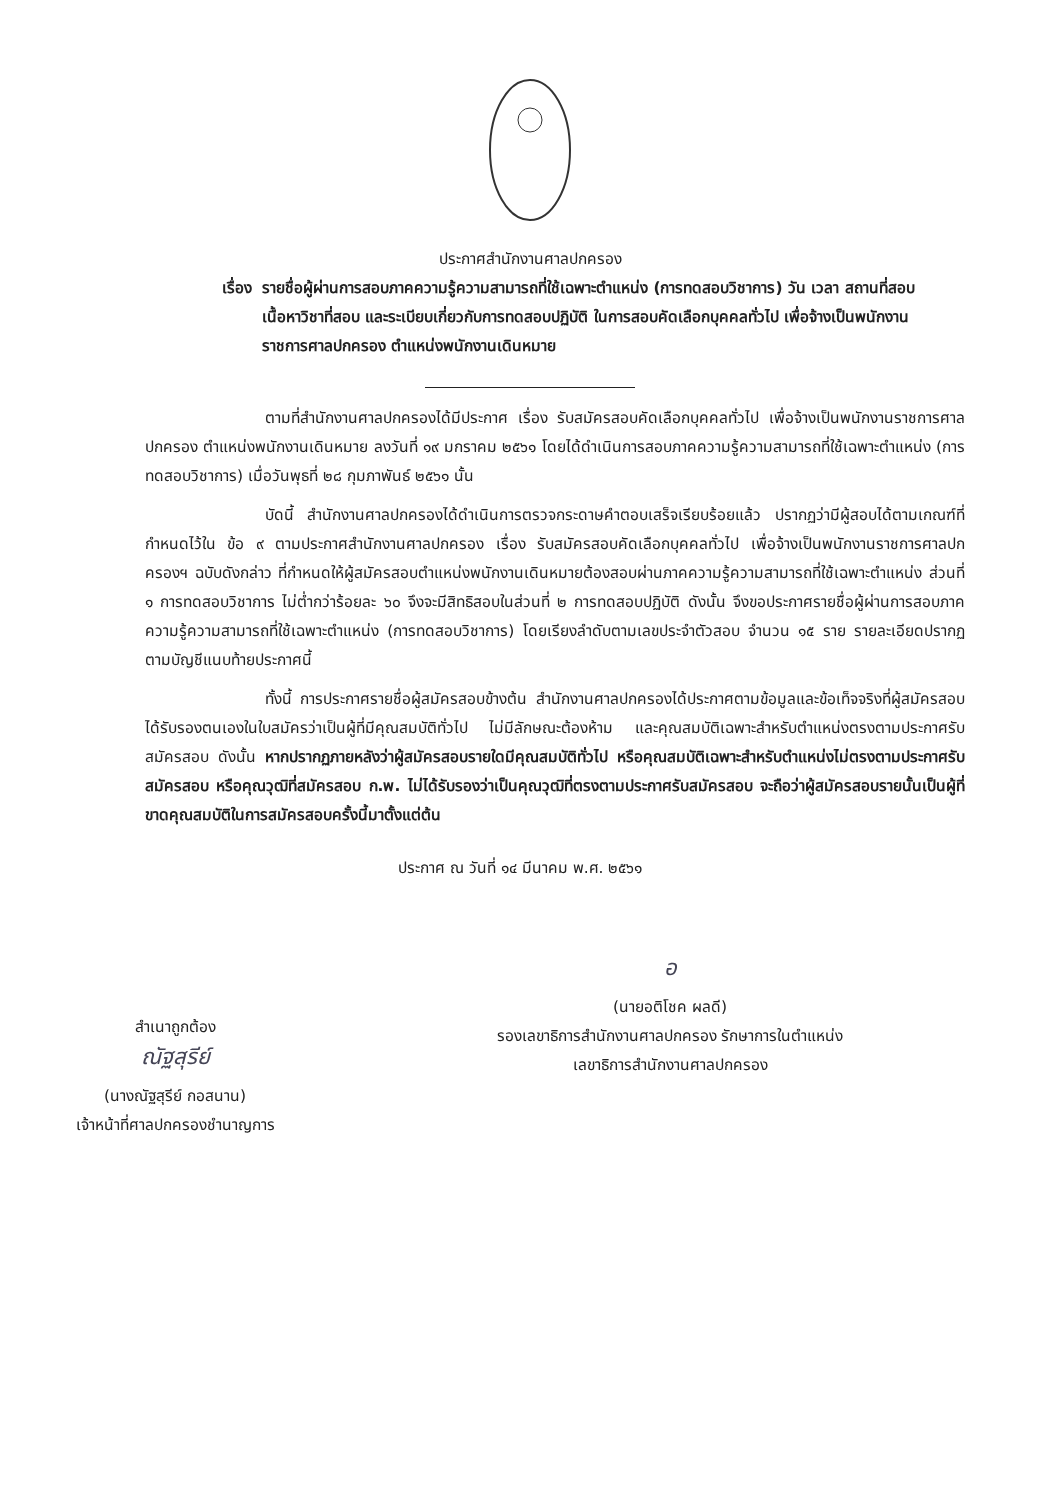ประกาศสำนักงานศาลปกครอง
เรื่อง รายชื่อผู้ผ่านการสอบภาคความรู้ความสามารถที่ใช้เฉพาะตำแหน่ง (การทดสอบวิชาการ) วัน เวลา สถานที่สอบ เนื้อหาวิชาที่สอบ และระเบียบเกี่ยวกับการทดสอบปฏิบัติ ในการสอบคัดเลือกบุคคลทั่วไป เพื่อจ้างเป็นพนักงานราชการศาลปกครอง ตำแหน่งพนักงานเดินหมาย
ตามที่สำนักงานศาลปกครองได้มีประกาศ เรื่อง รับสมัครสอบคัดเลือกบุคคลทั่วไป เพื่อจ้างเป็นพนักงานราชการศาลปกครอง ตำแหน่งพนักงานเดินหมาย ลงวันที่ ๑๙ มกราคม ๒๕๖๑ โดยได้ดำเนินการสอบภาคความรู้ความสามารถที่ใช้เฉพาะตำแหน่ง (การทดสอบวิชาการ) เมื่อวันพุธที่ ๒๘ กุมภาพันธ์ ๒๕๖๑ นั้น
บัดนี้ สำนักงานศาลปกครองได้ดำเนินการตรวจกระดาษคำตอบเสร็จเรียบร้อยแล้ว ปรากฏว่ามีผู้สอบได้ตามเกณฑ์ที่กำหนดไว้ใน ข้อ ๙ ตามประกาศสำนักงานศาลปกครอง เรื่อง รับสมัครสอบคัดเลือกบุคคลทั่วไป เพื่อจ้างเป็นพนักงานราชการศาลปกครองฯ ฉบับดังกล่าว ที่กำหนดให้ผู้สมัครสอบตำแหน่งพนักงานเดินหมายต้องสอบผ่านภาคความรู้ความสามารถที่ใช้เฉพาะตำแหน่ง ส่วนที่ ๑ การทดสอบวิชาการ ไม่ต่ำกว่าร้อยละ ๖๐ จึงจะมีสิทธิสอบในส่วนที่ ๒ การทดสอบปฏิบัติ ดังนั้น จึงขอประกาศรายชื่อผู้ผ่านการสอบภาคความรู้ความสามารถที่ใช้เฉพาะตำแหน่ง (การทดสอบวิชาการ) โดยเรียงลำดับตามเลขประจำตัวสอบ จำนวน ๑๕ ราย รายละเอียดปรากฏตามบัญชีแนบท้ายประกาศนี้
ทั้งนี้ การประกาศรายชื่อผู้สมัครสอบข้างต้น สำนักงานศาลปกครองได้ประกาศตามข้อมูลและข้อเท็จจริงที่ผู้สมัครสอบได้รับรองตนเองในใบสมัครว่าเป็นผู้ที่มีคุณสมบัติทั่วไป ไม่มีลักษณะต้องห้าม และคุณสมบัติเฉพาะสำหรับตำแหน่งตรงตามประกาศรับสมัครสอบ ดังนั้น หากปรากฏภายหลังว่าผู้สมัครสอบรายใดมีคุณสมบัติทั่วไป หรือคุณสมบัติเฉพาะสำหรับตำแหน่งไม่ตรงตามประกาศรับสมัครสอบ หรือคุณวุฒิที่สมัครสอบ ก.พ. ไม่ได้รับรองว่าเป็นคุณวุฒิที่ตรงตามประกาศรับสมัครสอบ จะถือว่าผู้สมัครสอบรายนั้นเป็นผู้ที่ขาดคุณสมบัติในการสมัครสอบครั้งนี้มาตั้งแต่ต้น
ประกาศ ณ วันที่ ๑๔ มีนาคม พ.ศ. ๒๕๖๑
สำเนาถูกต้อง
ณัฐสุรีย์
(นางณัฐสุรีย์ กอสนาน)
เจ้าหน้าที่ศาลปกครองชำนาญการ
อ
(นายอติโชค ผลดี)
รองเลขาธิการสำนักงานศาลปกครอง รักษาการในตำแหน่ง
เลขาธิการสำนักงานศาลปกครอง